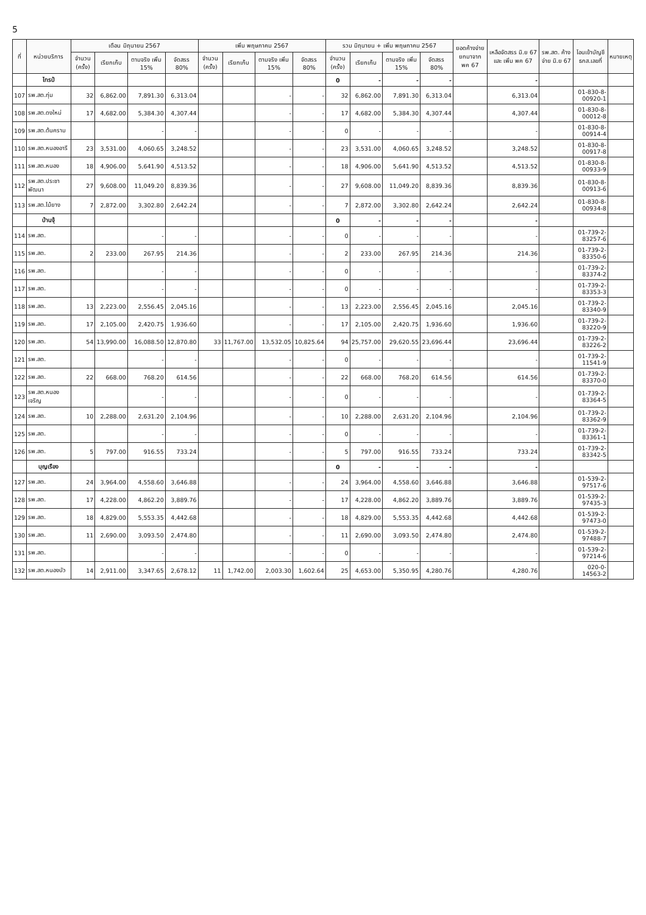5
| ที่ | หน่วยบริการ | เดือน มิถุนายน 2567 | | | | เพิ่ม พฤษภาคม 2567 | | | | รวม มิถุนายน + เพิ่ม พฤษภาคม 2567 | | | | ยอดค้างจ่าย ยกมาจาก พค 67 | เหลือจัดสรร มิ.ย 67 และ เพิ่ม พค 67 | รพ.สต. ค้างจ่าย มิ.ย 67 | โอนเข้าบัญชี ธกส.เลขที่ | หมายเหตุ |
| --- | --- | --- | --- | --- | --- | --- | --- | --- | --- | --- | --- | --- | --- | --- | --- | --- | --- | --- |
| | | จำนวน (ครั้ง) | เรียกเก็บ | ตามจริง เพิ่ม 15% | จัดสรร 80% | จำนวน (ครั้ง) | เรียกเก็บ | ตามจริง เพิ่ม 15% | จัดสรร 80% | จำนวน (ครั้ง) | เรียกเก็บ | ตามจริง เพิ่ม 15% | จัดสรร 80% | | | | | |
| | ไทรป๋ | | | | | | | | | 0 | - | - | - | | - | | | |
| 107 | รพ.สต.ทุ่ม | 32 | 6,862.00 | 7,891.30 | 6,313.04 | | | - | - | 32 | 6,862.00 | 7,891.30 | 6,313.04 | | 6,313.04 | | 01-830-8-00920-1 | |
| 108 | รพ.สต.ดงใหม่ | 17 | 4,682.00 | 5,384.30 | 4,307.44 | | | - | - | 17 | 4,682.00 | 5,384.30 | 4,307.44 | | 4,307.44 | | 01-830-8-00012-8 | |
| 109 | รพ.สต.ต้นคราม | | | - | - | | | - | - | 0 | - | - | - | | - | | 01-830-8-00914-4 | |
| 110 | รพ.สต.หนองอารี | 23 | 3,531.00 | 4,060.65 | 3,248.52 | | | - | - | 23 | 3,531.00 | 4,060.65 | 3,248.52 | | 3,248.52 | | 01-830-8-00917-8 | |
| 111 | รพ.สต.หนอง | 18 | 4,906.00 | 5,641.90 | 4,513.52 | | | - | - | 18 | 4,906.00 | 5,641.90 | 4,513.52 | | 4,513.52 | | 01-830-8-00933-9 | |
| 112 | รพ.สต.ประชาพัฒนา | 27 | 9,608.00 | 11,049.20 | 8,839.36 | | | - | - | 27 | 9,608.00 | 11,049.20 | 8,839.36 | | 8,839.36 | | 01-830-8-00913-6 | |
| 113 | รพ.สต.ไม้ยาง | 7 | 2,872.00 | 3,302.80 | 2,642.24 | | | - | - | 7 | 2,872.00 | 3,302.80 | 2,642.24 | | 2,642.24 | | 01-830-8-00934-8 | |
| | บ้านจุ้ | | | | | | | | | 0 | - | - | - | | - | | | |
| 114 | รพ.สต. | | | - | - | | | - | - | 0 | - | - | - | | - | | 01-739-2-83257-6 | |
| 115 | รพ.สต. | 2 | 233.00 | 267.95 | 214.36 | | | - | - | 2 | 233.00 | 267.95 | 214.36 | | 214.36 | | 01-739-2-83350-6 | |
| 116 | รพ.สต. | | | - | - | | | - | - | 0 | - | - | - | | - | | 01-739-2-83374-2 | |
| 117 | รพ.สต. | | | - | - | | | - | - | 0 | - | - | - | | - | | 01-739-2-83353-3 | |
| 118 | รพ.สต. | 13 | 2,223.00 | 2,556.45 | 2,045.16 | | | - | - | 13 | 2,223.00 | 2,556.45 | 2,045.16 | | 2,045.16 | | 01-739-2-83340-9 | |
| 119 | รพ.สต. | 17 | 2,105.00 | 2,420.75 | 1,936.60 | | | - | - | 17 | 2,105.00 | 2,420.75 | 1,936.60 | | 1,936.60 | | 01-739-2-83220-9 | |
| 120 | รพ.สต. | 54 | 13,990.00 | 16,088.50 | 12,870.80 | 33 | 11,767.00 | 13,532.05 | 10,825.64 | 94 | 25,757.00 | 29,620.55 | 23,696.44 | | 23,696.44 | | 01-739-2-83226-2 | |
| 121 | รพ.สต. | | | - | - | | | - | - | 0 | - | - | - | | - | | 01-739-2-11541-9 | |
| 122 | รพ.สต. | 22 | 668.00 | 768.20 | 614.56 | | | - | - | 22 | 668.00 | 768.20 | 614.56 | | 614.56 | | 01-739-2-83370-0 | |
| 123 | รพ.สต.หนองเจริญ | | | - | - | | | - | - | 0 | - | - | - | | - | | 01-739-2-83364-5 | |
| 124 | รพ.สต. | 10 | 2,288.00 | 2,631.20 | 2,104.96 | | | - | - | 10 | 2,288.00 | 2,631.20 | 2,104.96 | | 2,104.96 | | 01-739-2-83362-9 | |
| 125 | รพ.สต. | | | - | - | | | - | - | 0 | - | - | - | | - | | 01-739-2-83361-1 | |
| 126 | รพ.สต. | 5 | 797.00 | 916.55 | 733.24 | | | - | - | 5 | 797.00 | 916.55 | 733.24 | | 733.24 | | 01-739-2-83342-5 | |
| | บุญเรือง | | | | | | | | | 0 | - | - | - | | - | | | |
| 127 | รพ.สต. | 24 | 3,964.00 | 4,558.60 | 3,646.88 | | | - | - | 24 | 3,964.00 | 4,558.60 | 3,646.88 | | 3,646.88 | | 01-539-2-97517-6 | |
| 128 | รพ.สต. | 17 | 4,228.00 | 4,862.20 | 3,889.76 | | | - | - | 17 | 4,228.00 | 4,862.20 | 3,889.76 | | 3,889.76 | | 01-539-2-97435-3 | |
| 129 | รพ.สต. | 18 | 4,829.00 | 5,553.35 | 4,442.68 | | | - | - | 18 | 4,829.00 | 5,553.35 | 4,442.68 | | 4,442.68 | | 01-539-2-97473-0 | |
| 130 | รพ.สต. | 11 | 2,690.00 | 3,093.50 | 2,474.80 | | | - | - | 11 | 2,690.00 | 3,093.50 | 2,474.80 | | 2,474.80 | | 01-539-2-97488-7 | |
| 131 | รพ.สต. | | | - | - | | | - | - | 0 | - | - | - | | - | | 01-539-2-97214-6 | |
| 132 | รพ.สต.หนองบัว | 14 | 2,911.00 | 3,347.65 | 2,678.12 | 11 | 1,742.00 | 2,003.30 | 1,602.64 | 25 | 4,653.00 | 5,350.95 | 4,280.76 | | 4,280.76 | | 020-0-14563-2 | |